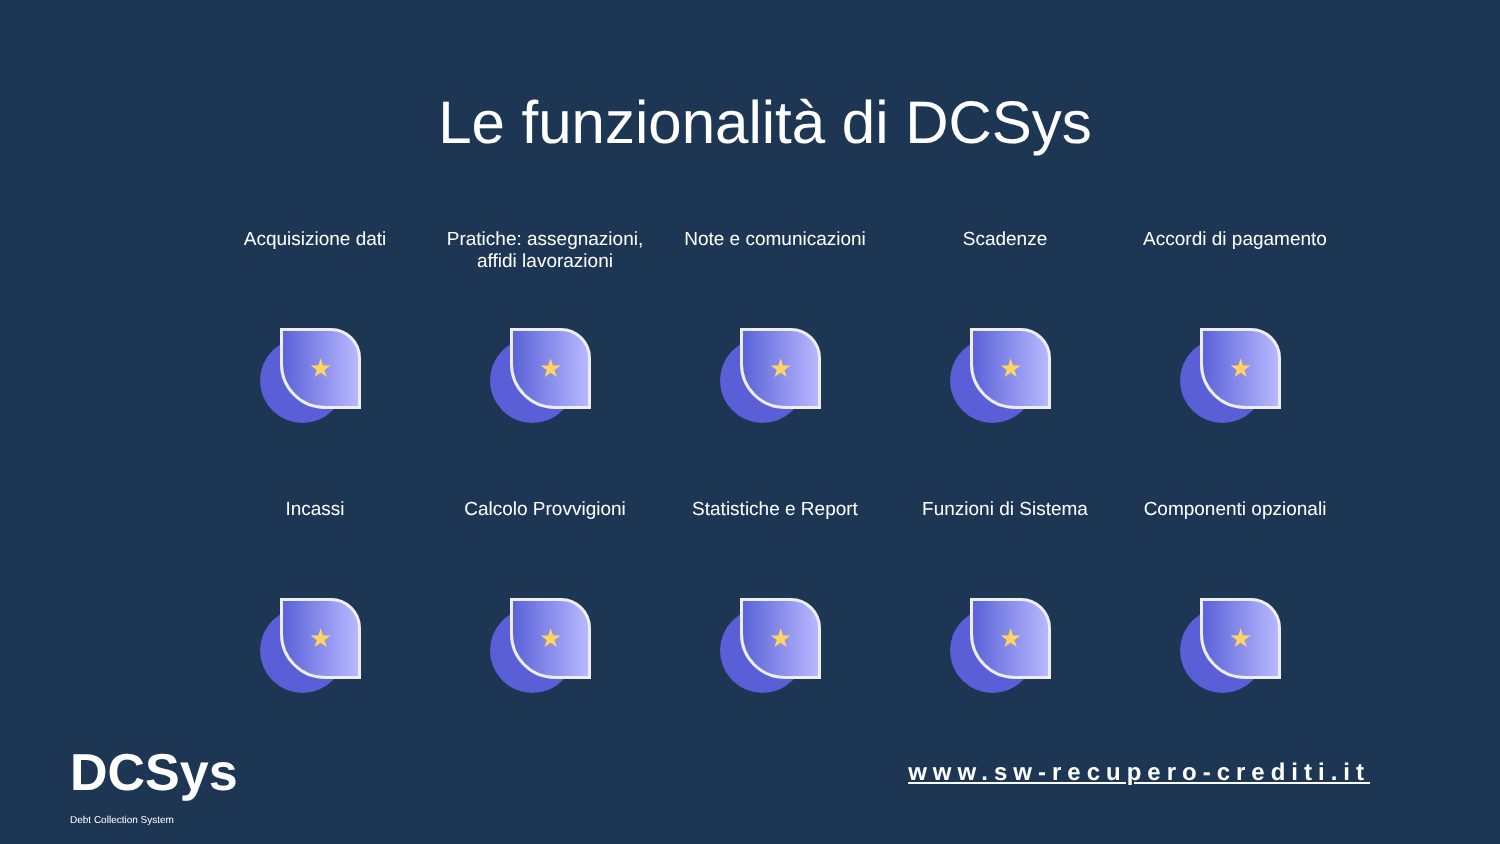Le funzionalità di DCSys
Acquisizione dati
★
Pratiche: assegnazioni, affidi lavorazioni
★
Note e comunicazioni
★
Scadenze
★
Accordi di pagamento
★
Incassi
★
Calcolo Provvigioni
★
Statistiche e Report
★
Funzioni di Sistema
★
Componenti opzionali
★
DCSys
Debt Collection System
www.sw-recupero-crediti.it